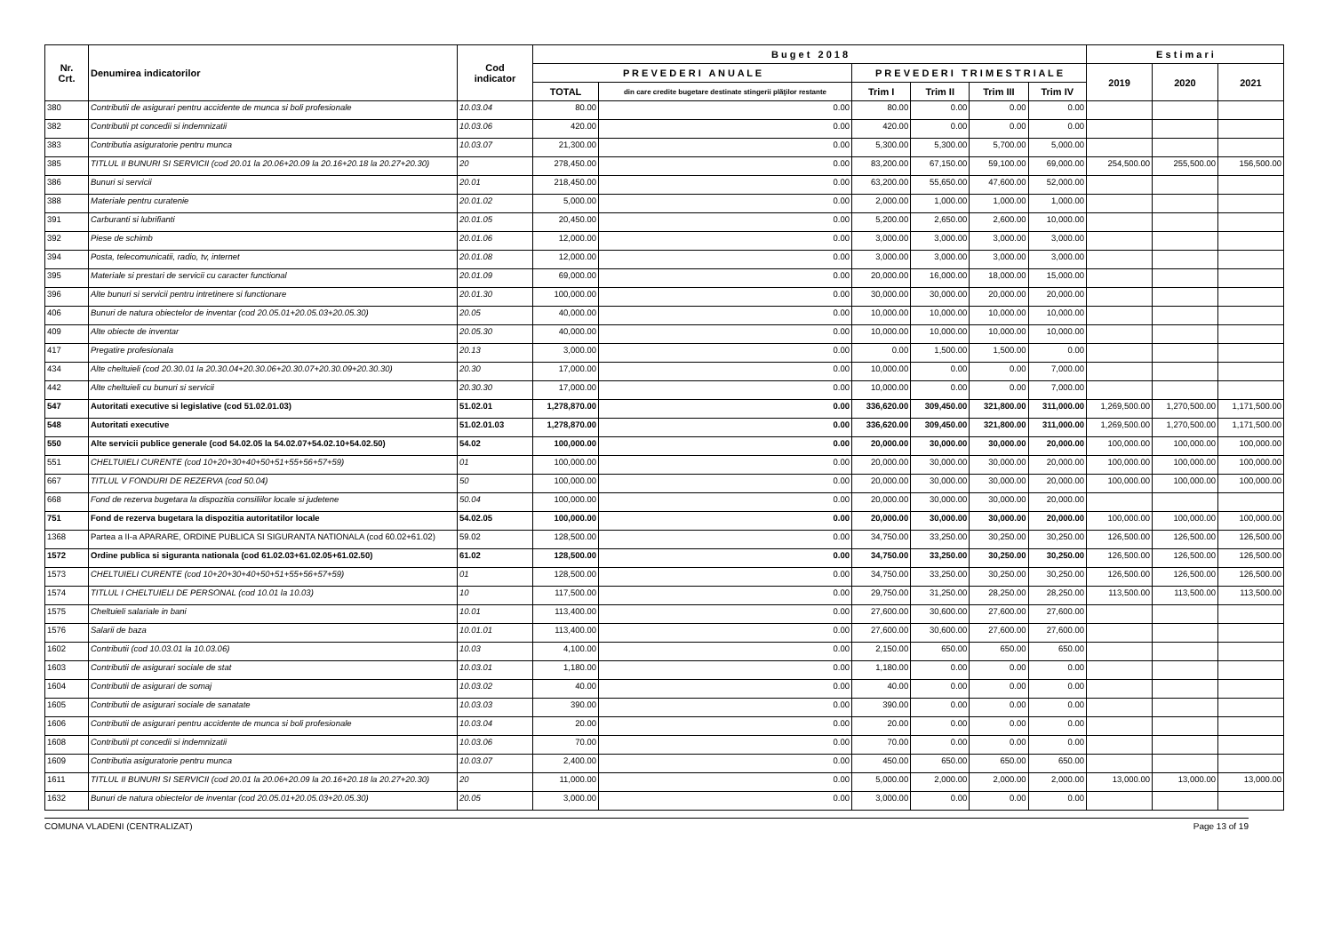| Nr. Crt. | Denumirea indicatorilor | Cod indicator | B u g e t 2 0 1 8 | | | | | | E s t i m a r i | | |
| --- | --- | --- | --- | --- | --- | --- | --- | --- | --- | --- | --- |
| | | | P R E V E D E R I A N U A L E | | P R E V E D E R I T R I M E S T R I A L E | | | | 2019 | 2020 | 2021 |
| | | | TOTAL | din care credite bugetare destinate stingerii plăţilor restante | Trim I | Trim II | Trim III | Trim IV | | | |
| 380 | Contributii de asigurari pentru accidente de munca si boli profesionale | 10.03.04 | 80.00 | 0.00 | 80.00 | 0.00 | 0.00 | 0.00 | | | |
| 382 | Contributii pt concedii si indemnizatii | 10.03.06 | 420.00 | 0.00 | 420.00 | 0.00 | 0.00 | 0.00 | | | |
| 383 | Contributia asiguratorie pentru munca | 10.03.07 | 21,300.00 | 0.00 | 5,300.00 | 5,300.00 | 5,700.00 | 5,000.00 | | | |
| 385 | TITLUL II BUNURI SI SERVICII (cod 20.01 la 20.06+20.09 la 20.16+20.18 la 20.27+20.30) | 20 | 278,450.00 | 0.00 | 83,200.00 | 67,150.00 | 59,100.00 | 69,000.00 | 254,500.00 | 255,500.00 | 156,500.00 |
| 386 | Bunuri si servicii | 20.01 | 218,450.00 | 0.00 | 63,200.00 | 55,650.00 | 47,600.00 | 52,000.00 | | | |
| 388 | Materiale pentru curatenie | 20.01.02 | 5,000.00 | 0.00 | 2,000.00 | 1,000.00 | 1,000.00 | 1,000.00 | | | |
| 391 | Carburanti si lubrifianti | 20.01.05 | 20,450.00 | 0.00 | 5,200.00 | 2,650.00 | 2,600.00 | 10,000.00 | | | |
| 392 | Piese de schimb | 20.01.06 | 12,000.00 | 0.00 | 3,000.00 | 3,000.00 | 3,000.00 | 3,000.00 | | | |
| 394 | Posta, telecomunicatii, radio, tv, internet | 20.01.08 | 12,000.00 | 0.00 | 3,000.00 | 3,000.00 | 3,000.00 | 3,000.00 | | | |
| 395 | Materiale si prestari de servicii cu caracter functional | 20.01.09 | 69,000.00 | 0.00 | 20,000.00 | 16,000.00 | 18,000.00 | 15,000.00 | | | |
| 396 | Alte bunuri si servicii pentru intretinere si functionare | 20.01.30 | 100,000.00 | 0.00 | 30,000.00 | 30,000.00 | 20,000.00 | 20,000.00 | | | |
| 406 | Bunuri de natura obiectelor de inventar (cod 20.05.01+20.05.03+20.05.30) | 20.05 | 40,000.00 | 0.00 | 10,000.00 | 10,000.00 | 10,000.00 | 10,000.00 | | | |
| 409 | Alte obiecte de inventar | 20.05.30 | 40,000.00 | 0.00 | 10,000.00 | 10,000.00 | 10,000.00 | 10,000.00 | | | |
| 417 | Pregatire profesionala | 20.13 | 3,000.00 | 0.00 | 0.00 | 1,500.00 | 1,500.00 | 0.00 | | | |
| 434 | Alte cheltuieli (cod 20.30.01 la 20.30.04+20.30.06+20.30.07+20.30.09+20.30.30) | 20.30 | 17,000.00 | 0.00 | 10,000.00 | 0.00 | 0.00 | 7,000.00 | | | |
| 442 | Alte cheltuieli cu bunuri si servicii | 20.30.30 | 17,000.00 | 0.00 | 10,000.00 | 0.00 | 0.00 | 7,000.00 | | | |
| 547 | Autoritati executive si legislative (cod 51.02.01.03) | 51.02.01 | 1,278,870.00 | 0.00 | 336,620.00 | 309,450.00 | 321,800.00 | 311,000.00 | 1,269,500.00 | 1,270,500.00 | 1,171,500.00 |
| 548 | Autoritati executive | 51.02.01.03 | 1,278,870.00 | 0.00 | 336,620.00 | 309,450.00 | 321,800.00 | 311,000.00 | 1,269,500.00 | 1,270,500.00 | 1,171,500.00 |
| 550 | Alte servicii publice generale (cod 54.02.05 la 54.02.07+54.02.10+54.02.50) | 54.02 | 100,000.00 | 0.00 | 20,000.00 | 30,000.00 | 30,000.00 | 20,000.00 | 100,000.00 | 100,000.00 | 100,000.00 |
| 551 | CHELTUIELI CURENTE (cod 10+20+30+40+50+51+55+56+57+59) | 01 | 100,000.00 | 0.00 | 20,000.00 | 30,000.00 | 30,000.00 | 20,000.00 | 100,000.00 | 100,000.00 | 100,000.00 |
| 667 | TITLUL V FONDURI DE REZERVA (cod 50.04) | 50 | 100,000.00 | 0.00 | 20,000.00 | 30,000.00 | 30,000.00 | 20,000.00 | 100,000.00 | 100,000.00 | 100,000.00 |
| 668 | Fond de rezerva bugetara la dispozitia consiliilor locale si judetene | 50.04 | 100,000.00 | 0.00 | 20,000.00 | 30,000.00 | 30,000.00 | 20,000.00 | | | |
| 751 | Fond de rezerva bugetara la dispozitia autoritatilor locale | 54.02.05 | 100,000.00 | 0.00 | 20,000.00 | 30,000.00 | 30,000.00 | 20,000.00 | 100,000.00 | 100,000.00 | 100,000.00 |
| 1368 | Partea a II-a APARARE, ORDINE PUBLICA SI SIGURANTA NATIONALA (cod 60.02+61.02) | 59.02 | 128,500.00 | 0.00 | 34,750.00 | 33,250.00 | 30,250.00 | 30,250.00 | 126,500.00 | 126,500.00 | 126,500.00 |
| 1572 | Ordine publica si siguranta nationala (cod 61.02.03+61.02.05+61.02.50) | 61.02 | 128,500.00 | 0.00 | 34,750.00 | 33,250.00 | 30,250.00 | 30,250.00 | 126,500.00 | 126,500.00 | 126,500.00 |
| 1573 | CHELTUIELI CURENTE (cod 10+20+30+40+50+51+55+56+57+59) | 01 | 128,500.00 | 0.00 | 34,750.00 | 33,250.00 | 30,250.00 | 30,250.00 | 126,500.00 | 126,500.00 | 126,500.00 |
| 1574 | TITLUL I CHELTUIELI DE PERSONAL (cod 10.01 la 10.03) | 10 | 117,500.00 | 0.00 | 29,750.00 | 31,250.00 | 28,250.00 | 28,250.00 | 113,500.00 | 113,500.00 | 113,500.00 |
| 1575 | Cheltuieli salariale in bani | 10.01 | 113,400.00 | 0.00 | 27,600.00 | 30,600.00 | 27,600.00 | 27,600.00 | | | |
| 1576 | Salarii de baza | 10.01.01 | 113,400.00 | 0.00 | 27,600.00 | 30,600.00 | 27,600.00 | 27,600.00 | | | |
| 1602 | Contributii (cod 10.03.01 la 10.03.06) | 10.03 | 4,100.00 | 0.00 | 2,150.00 | 650.00 | 650.00 | 650.00 | | | |
| 1603 | Contributii de asigurari sociale de stat | 10.03.01 | 1,180.00 | 0.00 | 1,180.00 | 0.00 | 0.00 | 0.00 | | | |
| 1604 | Contributii de asigurari de somaj | 10.03.02 | 40.00 | 0.00 | 40.00 | 0.00 | 0.00 | 0.00 | | | |
| 1605 | Contributii de asigurari sociale de sanatate | 10.03.03 | 390.00 | 0.00 | 390.00 | 0.00 | 0.00 | 0.00 | | | |
| 1606 | Contributii de asigurari pentru accidente de munca si boli profesionale | 10.03.04 | 20.00 | 0.00 | 20.00 | 0.00 | 0.00 | 0.00 | | | |
| 1608 | Contributii pt concedii si indemnizatii | 10.03.06 | 70.00 | 0.00 | 70.00 | 0.00 | 0.00 | 0.00 | | | |
| 1609 | Contributia asiguratorie pentru munca | 10.03.07 | 2,400.00 | 0.00 | 450.00 | 650.00 | 650.00 | 650.00 | | | |
| 1611 | TITLUL II BUNURI SI SERVICII (cod 20.01 la 20.06+20.09 la 20.16+20.18 la 20.27+20.30) | 20 | 11,000.00 | 0.00 | 5,000.00 | 2,000.00 | 2,000.00 | 2,000.00 | 13,000.00 | 13,000.00 | 13,000.00 |
| 1632 | Bunuri de natura obiectelor de inventar (cod 20.05.01+20.05.03+20.05.30) | 20.05 | 3,000.00 | 0.00 | 3,000.00 | 0.00 | 0.00 | 0.00 | | | |
COMUNA VLADENI (CENTRALIZAT) Page 13 of 19